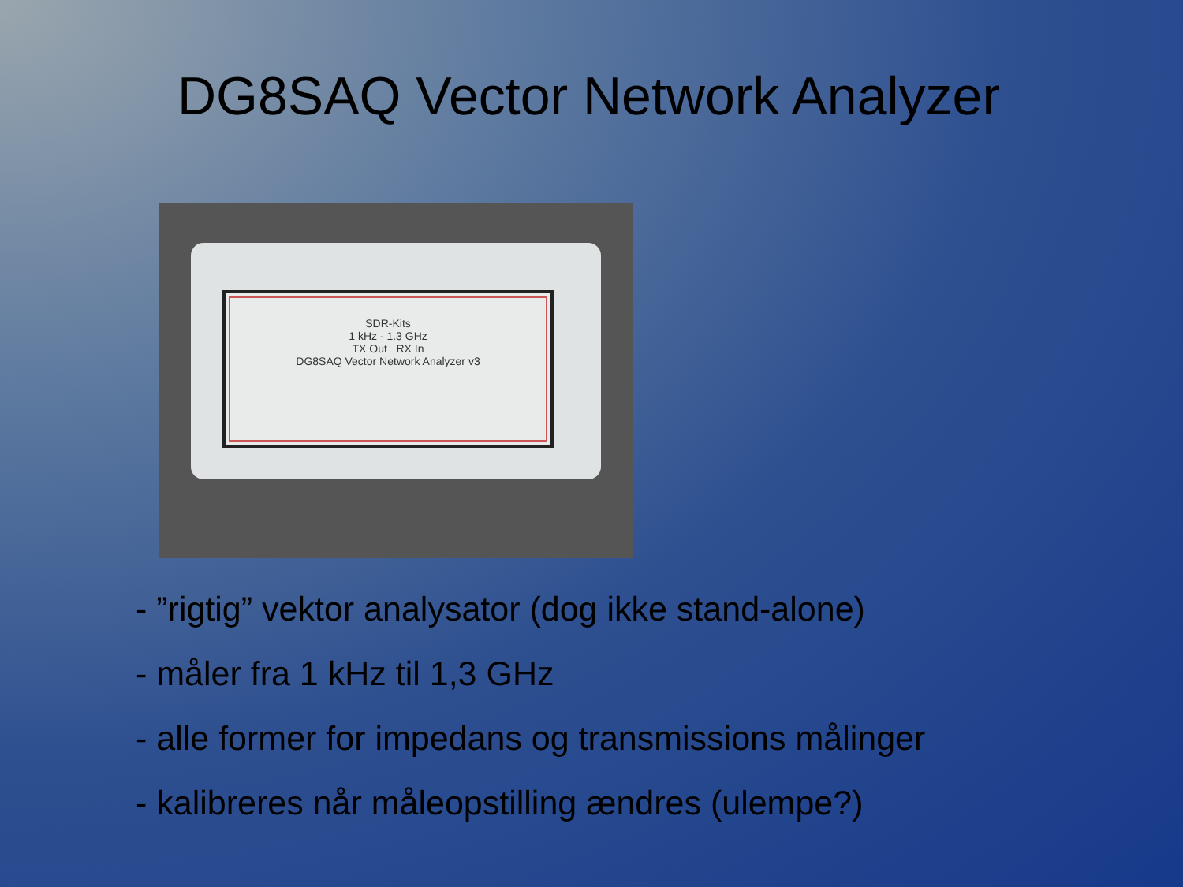DG8SAQ Vector Network Analyzer
SDR-Kits
1 kHz - 1.3 GHz
TX Out RX In
DG8SAQ Vector Network Analyzer v3
- ”rigtig” vektor analysator (dog ikke stand-alone)
- måler fra 1 kHz til 1,3 GHz
- alle former for impedans og transmissions målinger
- kalibreres når måleopstilling ændres (ulempe?)